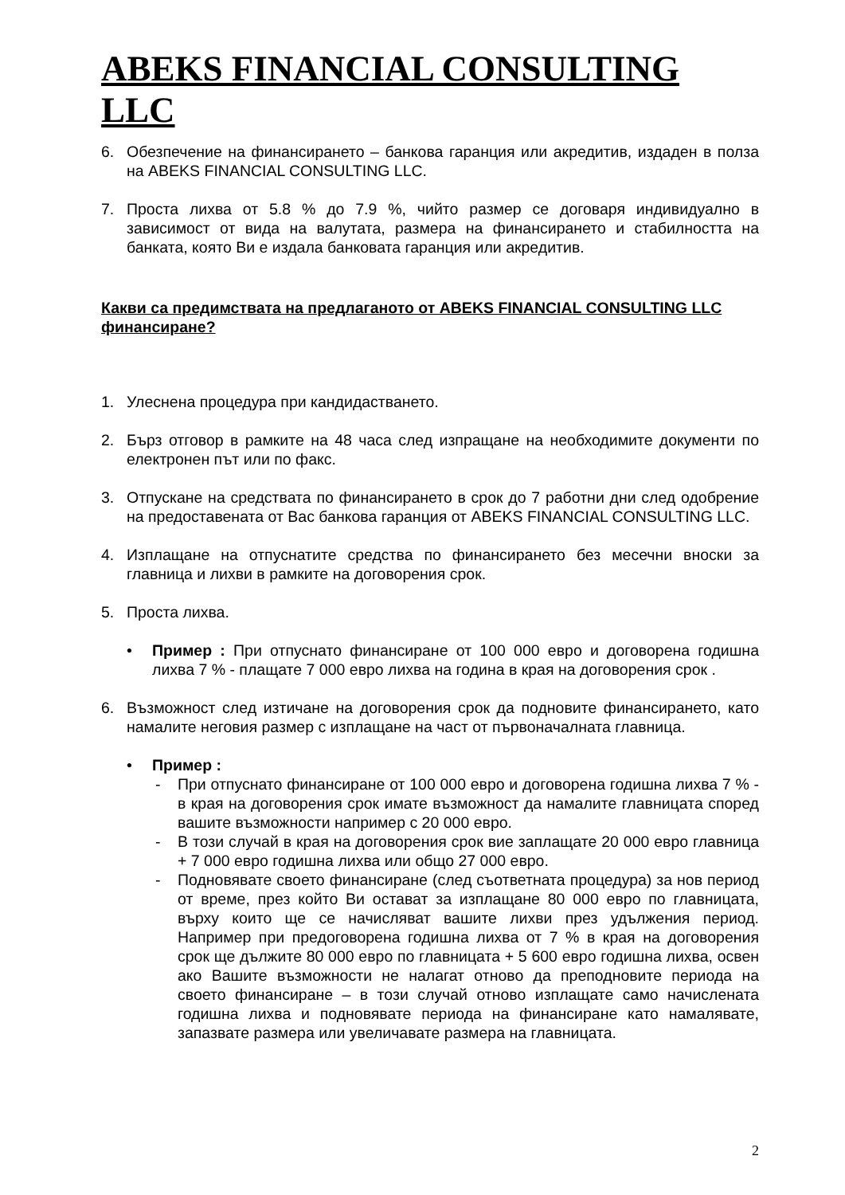ABEKS FINANCIAL CONSULTING LLC
6. Обезпечение на финансирането – банкова гаранция или акредитив, издаден в полза на ABEKS FINANCIAL CONSULTING LLC.
7. Проста лихва от 5.8 % до 7.9 %, чийто размер се договаря индивидуално в зависимост от вида на валутата, размера на финансирането и стабилността на банката, която Ви е издала банковата гаранция или акредитив.
Какви са предимствата на предлаганото от ABEKS FINANCIAL CONSULTING LLC финансиране?
1. Улеснена процедура при кандидастването.
2. Бърз отговор в рамките на 48 часа след изпращане на необходимите документи по електронен път или по факс.
3. Отпускане на средствата по финансирането в срок до 7 работни дни след одобрение на предоставената от Вас банкова гаранция от ABEKS FINANCIAL CONSULTING LLC.
4. Изплащане на отпуснатите средства по финансирането без месечни вноски за главница и лихви в рамките на договорения срок.
5. Проста лихва.
• Пример : При отпуснато финансиране от 100 000 евро и договорена годишна лихва 7 % - плащате 7 000 евро лихва на година в края на договорения срок .
6. Възможност след изтичане на договорения срок да подновите финансирането, като намалите неговия размер с изплащане на част от първоначалната главница.
• Пример :
- При отпуснато финансиране от 100 000 евро и договорена годишна лихва 7 % - в края на договорения срок имате възможност да намалите главницата според вашите възможности например с 20 000 евро.
- В този случай в края на договорения срок вие заплащате 20 000 евро главница + 7 000 евро годишна лихва или общо 27 000 евро.
- Подновявате своето финансиране (след съответната процедура) за нов период от време, през който Ви остават за изплащане 80 000 евро по главницата, върху които ще се начисляват вашите лихви през удължения период. Например при предоговорена годишна лихва от 7 % в края на договорения срок ще дължите 80 000 евро по главницата + 5 600 евро годишна лихва, освен ако Вашите възможности не налагат отново да преподновите периода на своето финансиране – в този случай отново изплащате само начислената годишна лихва и подновявате периода на финансиране като намалявате, запазвате размера или увеличавате размера на главницата.
2